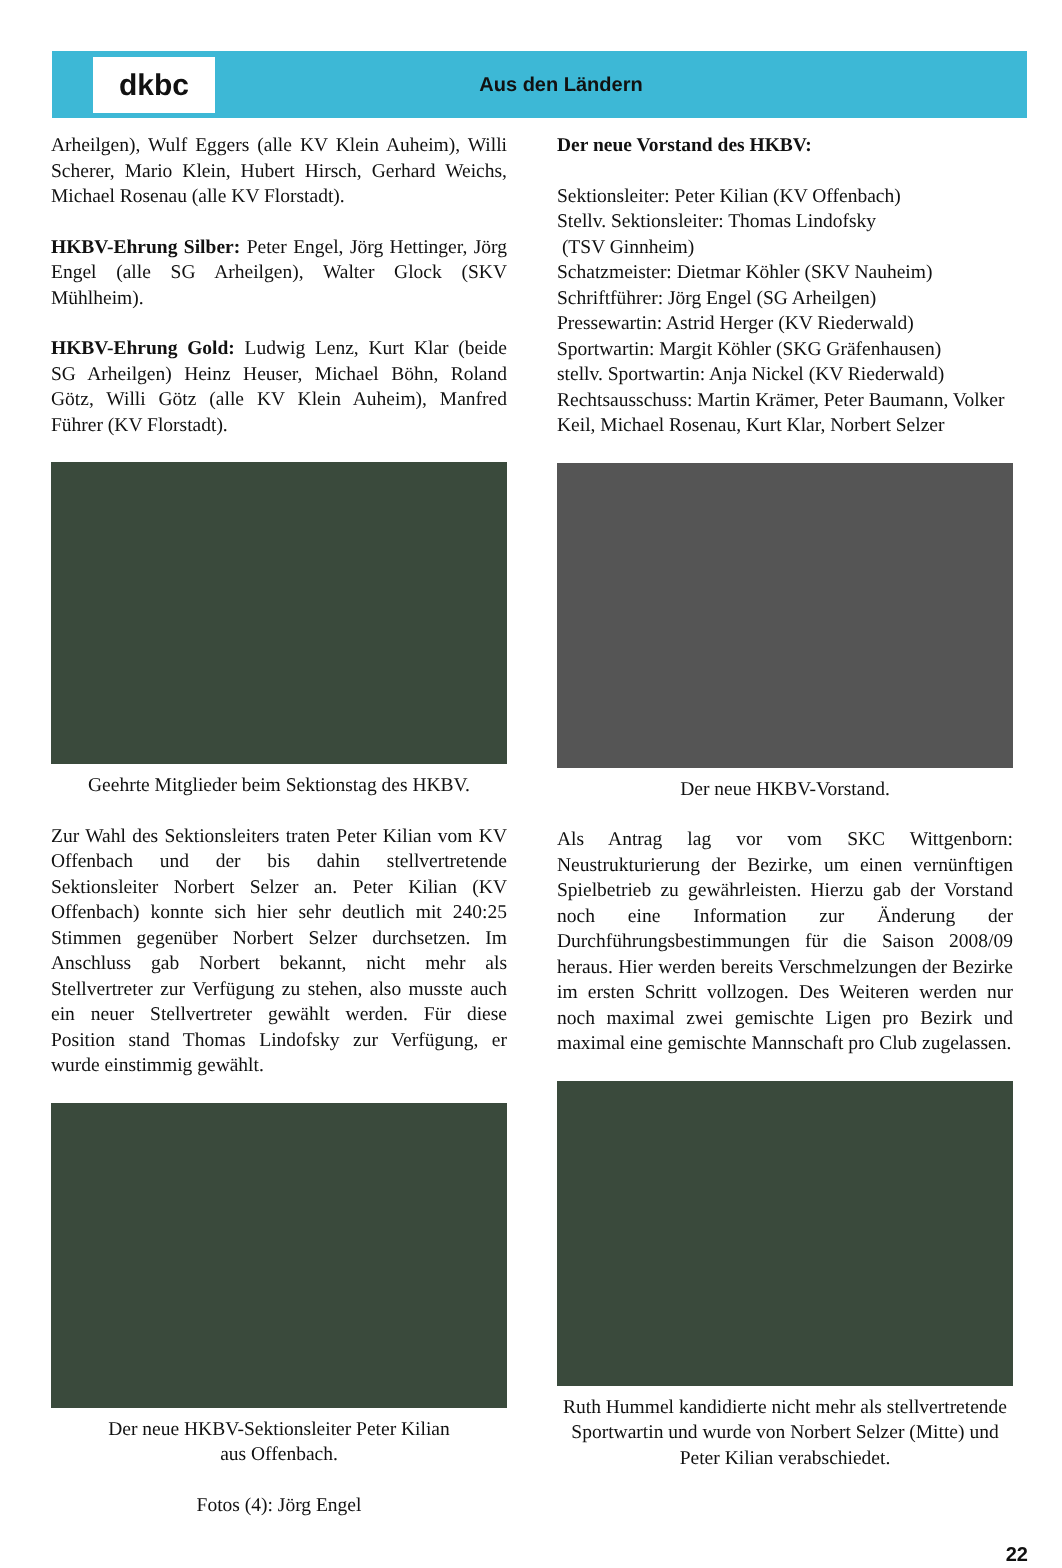dkbc
Aus den Ländern
Arheilgen), Wulf Eggers (alle KV Klein Auheim), Willi Scherer, Mario Klein, Hubert Hirsch, Gerhard Weichs, Michael Rosenau (alle KV Florstadt).
HKBV-Ehrung Silber: Peter Engel, Jörg Hettinger, Jörg Engel (alle SG Arheilgen), Walter Glock (SKV Mühlheim).
HKBV-Ehrung Gold: Ludwig Lenz, Kurt Klar (beide SG Arheilgen) Heinz Heuser, Michael Böhn, Roland Götz, Willi Götz (alle KV Klein Auheim), Manfred Führer (KV Florstadt).
Geehrte Mitglieder beim Sektionstag des HKBV.
Zur Wahl des Sektionsleiters traten Peter Kilian vom KV Offenbach und der bis dahin stellvertretende Sektionsleiter Norbert Selzer an. Peter Kilian (KV Offenbach) konnte sich hier sehr deutlich mit 240:25 Stimmen gegenüber Norbert Selzer durchsetzen. Im Anschluss gab Norbert bekannt, nicht mehr als Stellvertreter zur Verfügung zu stehen, also musste auch ein neuer Stellvertreter gewählt werden. Für diese Position stand Thomas Lindofsky zur Verfügung, er wurde einstimmig gewählt.
Der neue HKBV-Sektionsleiter Peter Kilian
aus Offenbach.
Fotos (4): Jörg Engel
Der neue Vorstand des HKBV:
Sektionsleiter: Peter Kilian (KV Offenbach)
Stellv. Sektionsleiter: Thomas Lindofsky
(TSV Ginnheim)
Schatzmeister: Dietmar Köhler (SKV Nauheim)
Schriftführer: Jörg Engel (SG Arheilgen)
Pressewartin: Astrid Herger (KV Riederwald)
Sportwartin: Margit Köhler (SKG Gräfenhausen)
stellv. Sportwartin: Anja Nickel (KV Riederwald)
Rechtsausschuss: Martin Krämer, Peter Baumann, Volker Keil, Michael Rosenau, Kurt Klar, Norbert Selzer
Der neue HKBV-Vorstand.
Als Antrag lag vor vom SKC Wittgenborn: Neustrukturierung der Bezirke, um einen vernünftigen Spielbetrieb zu gewährleisten. Hierzu gab der Vorstand noch eine Information zur Änderung der Durchführungsbestimmungen für die Saison 2008/09 heraus. Hier werden bereits Verschmelzungen der Bezirke im ersten Schritt vollzogen. Des Weiteren werden nur noch maximal zwei gemischte Ligen pro Bezirk und maximal eine gemischte Mannschaft pro Club zugelassen.
Ruth Hummel kandidierte nicht mehr als stellvertretende Sportwartin und wurde von Norbert Selzer (Mitte) und Peter Kilian verabschiedet.
22